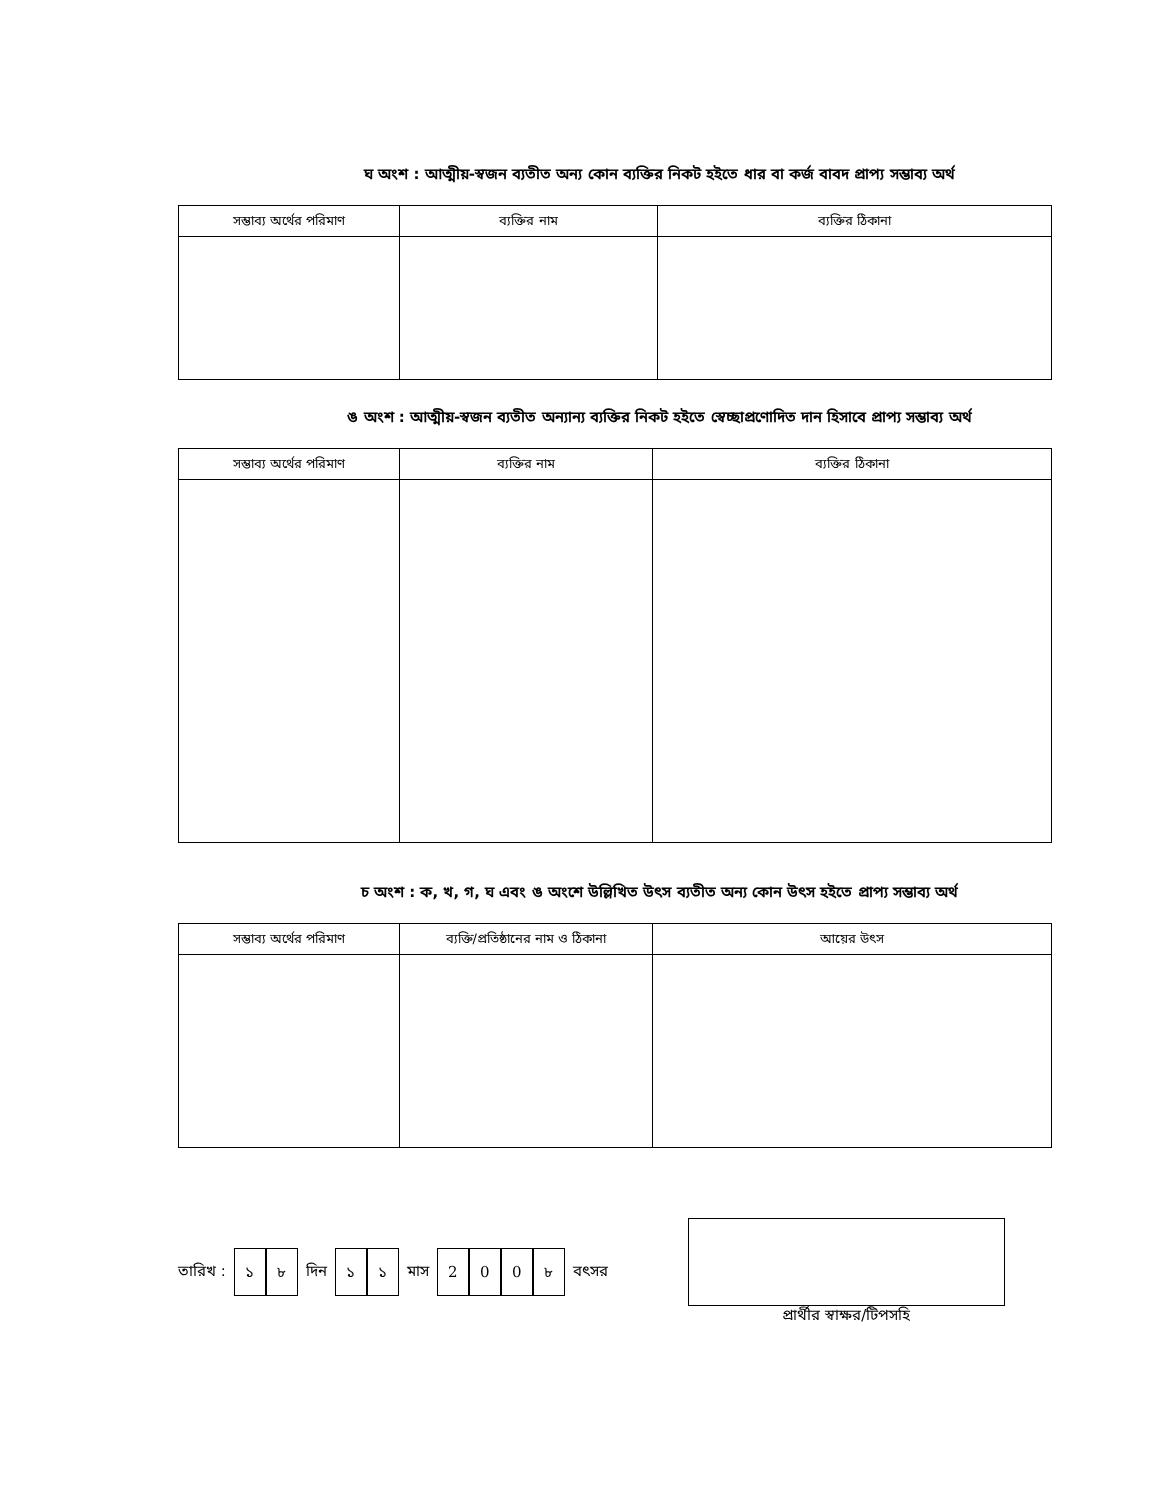ঘ অংশ : আত্মীয়-স্বজন ব্যতীত অন্য কোন ব্যক্তির নিকট হইতে ধার বা কর্জ বাবদ প্রাপ্য সম্ভাব্য অর্থ
| সম্ভাব্য অর্থের পরিমাণ | ব্যক্তির নাম | ব্যক্তির ঠিকানা |
| --- | --- | --- |
ঙ অংশ : আত্মীয়-স্বজন ব্যতীত অন্যান্য ব্যক্তির নিকট হইতে স্বেচ্ছাপ্রণোদিত দান হিসাবে প্রাপ্য সম্ভাব্য অর্থ
| সম্ভাব্য অর্থের পরিমাণ | ব্যক্তির নাম | ব্যক্তির ঠিকানা |
| --- | --- | --- |
চ অংশ : ক, খ, গ, ঘ এবং ঙ অংশে উল্লিখিত উৎস ব্যতীত অন্য কোন উৎস হইতে প্রাপ্য সম্ভাব্য অর্থ
| সম্ভাব্য অর্থের পরিমাণ | ব্যক্তি/প্রতিষ্ঠানের নাম ও ঠিকানা | আয়ের উৎস |
| --- | --- | --- |
তারিখ : ১৮ দিন ১১ মাস 200৮ বৎসর প্রার্থীর স্বাক্ষর/টিপসহি